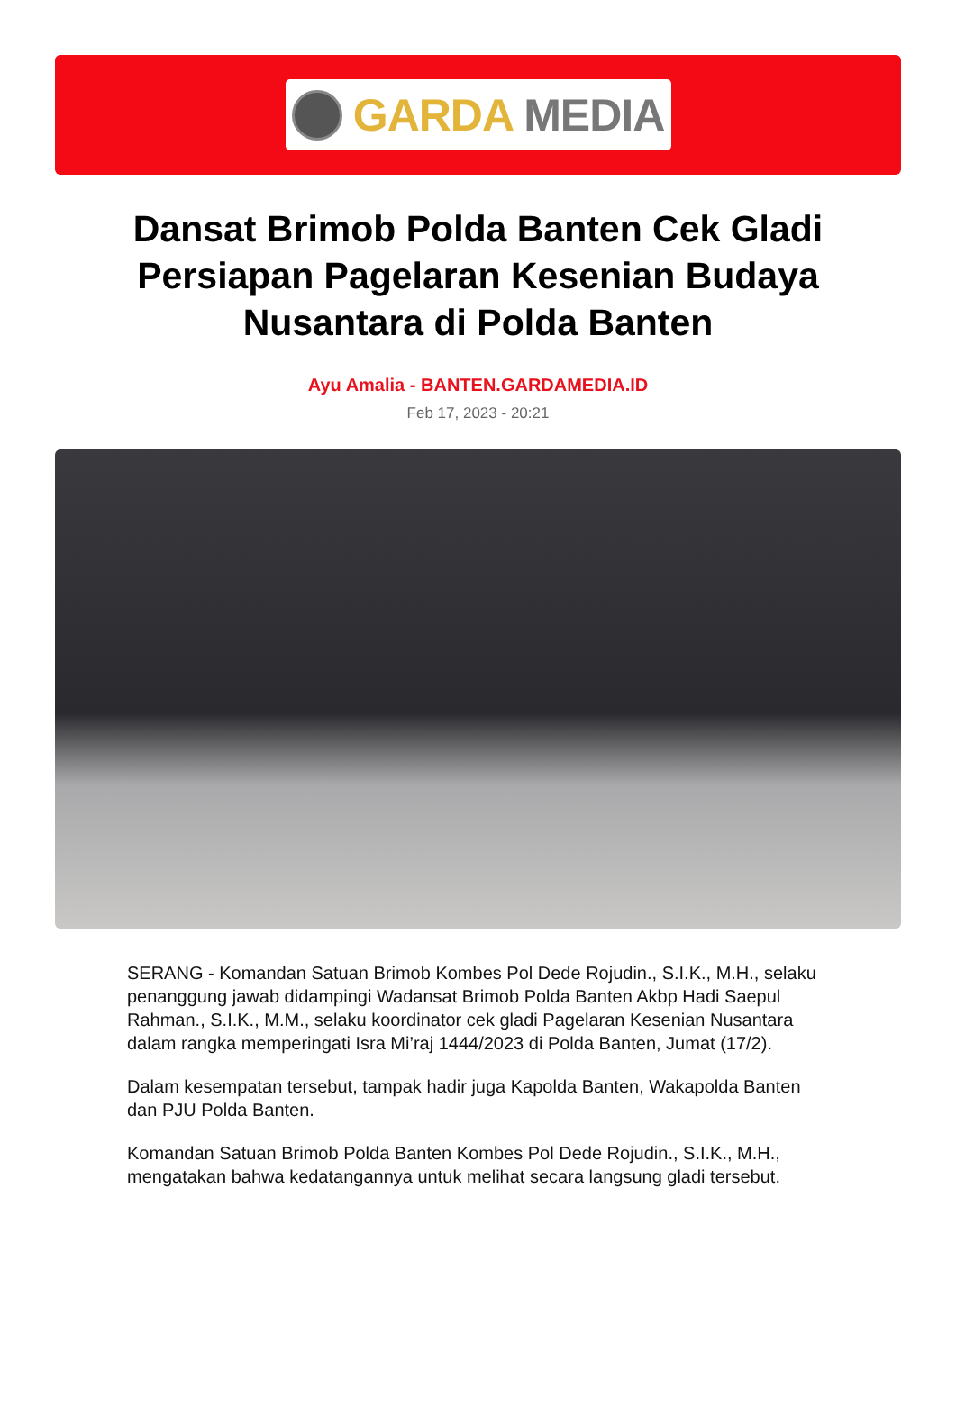GARDA MEDIA
Dansat Brimob Polda Banten Cek Gladi Persiapan Pagelaran Kesenian Budaya Nusantara di Polda Banten
Ayu Amalia - BANTEN.GARDAMEDIA.ID
Feb 17, 2023 - 20:21
SERANG - Komandan Satuan Brimob Kombes Pol Dede Rojudin., S.I.K., M.H., selaku penanggung jawab didampingi Wadansat Brimob Polda Banten Akbp Hadi Saepul Rahman., S.I.K., M.M., selaku koordinator cek gladi Pagelaran Kesenian Nusantara dalam rangka memperingati Isra Mi’raj 1444/2023 di Polda Banten, Jumat (17/2).
Dalam kesempatan tersebut, tampak hadir juga Kapolda Banten, Wakapolda Banten dan PJU Polda Banten.
Komandan Satuan Brimob Polda Banten Kombes Pol Dede Rojudin., S.I.K., M.H., mengatakan bahwa kedatangannya untuk melihat secara langsung gladi tersebut.